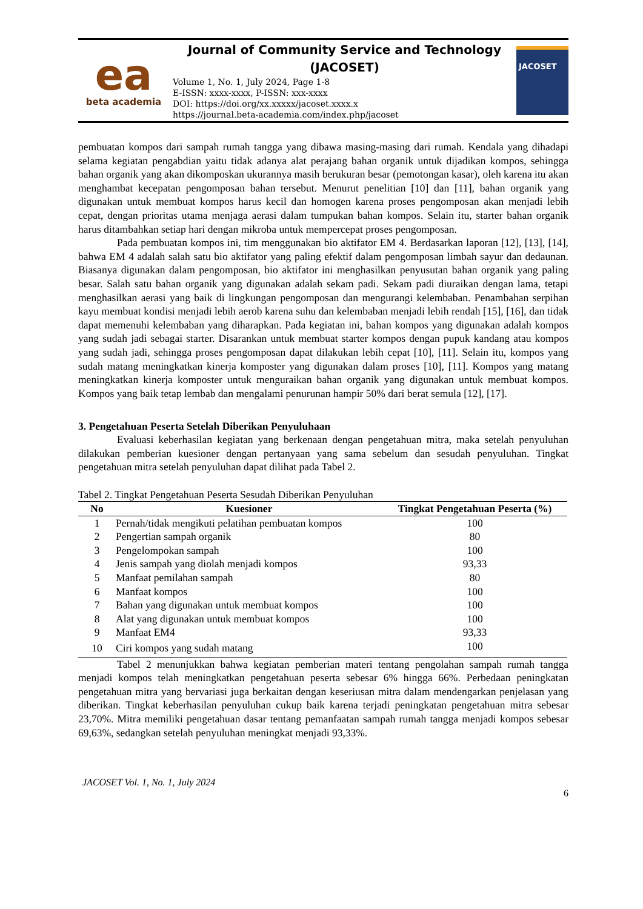ea
beta academia
Journal of Community Service and Technology (JACOSET)
Volume 1, No. 1, July 2024, Page 1-8
E-ISSN: xxxx-xxxx, P-ISSN: xxx-xxxx
DOI: https://doi.org/xx.xxxxx/jacoset.xxxx.x
https://journal.beta-academia.com/index.php/jacoset
JACOSET
pembuatan kompos dari sampah rumah tangga yang dibawa masing-masing dari rumah. Kendala yang dihadapi selama kegiatan pengabdian yaitu tidak adanya alat perajang bahan organik untuk dijadikan kompos, sehingga bahan organik yang akan dikomposkan ukurannya masih berukuran besar (pemotongan kasar), oleh karena itu akan menghambat kecepatan pengomposan bahan tersebut. Menurut penelitian [10] dan [11], bahan organik yang digunakan untuk membuat kompos harus kecil dan homogen karena proses pengomposan akan menjadi lebih cepat, dengan prioritas utama menjaga aerasi dalam tumpukan bahan kompos. Selain itu, starter bahan organik harus ditambahkan setiap hari dengan mikroba untuk mempercepat proses pengomposan.
Pada pembuatan kompos ini, tim menggunakan bio aktifator EM 4. Berdasarkan laporan [12], [13], [14], bahwa EM 4 adalah salah satu bio aktifator yang paling efektif dalam pengomposan limbah sayur dan dedaunan. Biasanya digunakan dalam pengomposan, bio aktifator ini menghasilkan penyusutan bahan organik yang paling besar. Salah satu bahan organik yang digunakan adalah sekam padi. Sekam padi diuraikan dengan lama, tetapi menghasilkan aerasi yang baik di lingkungan pengomposan dan mengurangi kelembaban. Penambahan serpihan kayu membuat kondisi menjadi lebih aerob karena suhu dan kelembaban menjadi lebih rendah [15], [16], dan tidak dapat memenuhi kelembaban yang diharapkan. Pada kegiatan ini, bahan kompos yang digunakan adalah kompos yang sudah jadi sebagai starter. Disarankan untuk membuat starter kompos dengan pupuk kandang atau kompos yang sudah jadi, sehingga proses pengomposan dapat dilakukan lebih cepat [10], [11]. Selain itu, kompos yang sudah matang meningkatkan kinerja komposter yang digunakan dalam proses [10], [11]. Kompos yang matang meningkatkan kinerja komposter untuk menguraikan bahan organik yang digunakan untuk membuat kompos. Kompos yang baik tetap lembab dan mengalami penurunan hampir 50% dari berat semula [12], [17].
3. Pengetahuan Peserta Setelah Diberikan Penyuluhaan
Evaluasi keberhasilan kegiatan yang berkenaan dengan pengetahuan mitra, maka setelah penyuluhan dilakukan pemberian kuesioner dengan pertanyaan yang sama sebelum dan sesudah penyuluhan. Tingkat pengetahuan mitra setelah penyuluhan dapat dilihat pada Tabel 2.
Tabel 2. Tingkat Pengetahuan Peserta Sesudah Diberikan Penyuluhan
| No | Kuesioner | Tingkat Pengetahuan Peserta (%) |
| --- | --- | --- |
| 1 | Pernah/tidak mengikuti pelatihan pembuatan kompos | 100 |
| 2 | Pengertian sampah organik | 80 |
| 3 | Pengelompokan sampah | 100 |
| 4 | Jenis sampah yang diolah menjadi kompos | 93,33 |
| 5 | Manfaat pemilahan sampah | 80 |
| 6 | Manfaat kompos | 100 |
| 7 | Bahan yang digunakan untuk membuat kompos | 100 |
| 8 | Alat yang digunakan untuk membuat kompos | 100 |
| 9 | Manfaat EM4 | 93,33 |
| 10 | Ciri kompos yang sudah matang | 100 |
Tabel 2 menunjukkan bahwa kegiatan pemberian materi tentang pengolahan sampah rumah tangga menjadi kompos telah meningkatkan pengetahuan peserta sebesar 6% hingga 66%. Perbedaan peningkatan pengetahuan mitra yang bervariasi juga berkaitan dengan keseriusan mitra dalam mendengarkan penjelasan yang diberikan. Tingkat keberhasilan penyuluhan cukup baik karena terjadi peningkatan pengetahuan mitra sebesar 23,70%. Mitra memiliki pengetahuan dasar tentang pemanfaatan sampah rumah tangga menjadi kompos sebesar 69,63%, sedangkan setelah penyuluhan meningkat menjadi 93,33%.
JACOSET Vol. 1, No. 1, July 2024
6